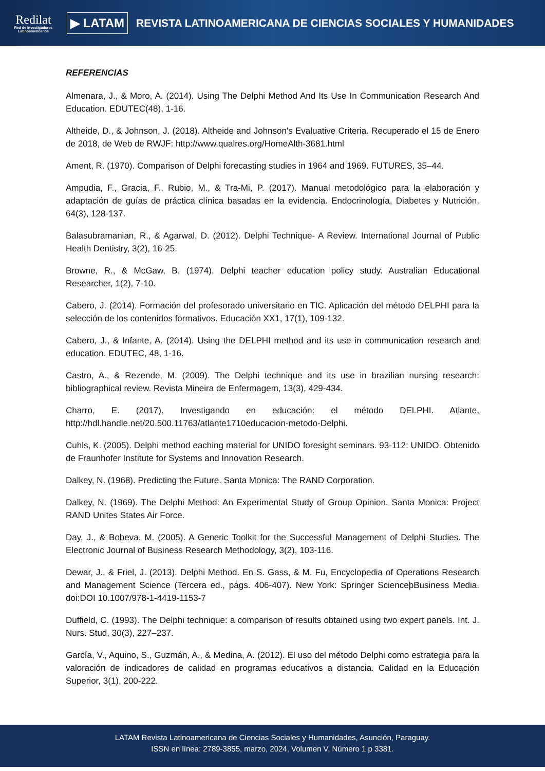Redilat
Red de Investigadores Latinoamericanos
▶ LATAM
REVISTA LATINOAMERICANA DE CIENCIAS SOCIALES Y HUMANIDADES
REFERENCIAS
Almenara, J., & Moro, A. (2014). Using The Delphi Method And Its Use In Communication Research And Education. EDUTEC(48), 1-16.
Altheide, D., & Johnson, J. (2018). Altheide and Johnson's Evaluative Criteria. Recuperado el 15 de Enero de 2018, de Web de RWJF: http://www.qualres.org/HomeAlth-3681.html
Ament, R. (1970). Comparison of Delphi forecasting studies in 1964 and 1969. FUTURES, 35–44.
Ampudia, F., Gracia, F., Rubio, M., & Tra-Mi, P. (2017). Manual metodológico para la elaboración y adaptación de guías de práctica clínica basadas en la evidencia. Endocrinología, Diabetes y Nutrición, 64(3), 128-137.
Balasubramanian, R., & Agarwal, D. (2012). Delphi Technique- A Review. International Journal of Public Health Dentistry, 3(2), 16-25.
Browne, R., & McGaw, B. (1974). Delphi teacher education policy study. Australian Educational Researcher, 1(2), 7-10.
Cabero, J. (2014). Formación del profesorado universitario en TIC. Aplicación del método DELPHI para la selección de los contenidos formativos. Educación XX1, 17(1), 109-132.
Cabero, J., & Infante, A. (2014). Using the DELPHI method and its use in communication research and education. EDUTEC, 48, 1-16.
Castro, A., & Rezende, M. (2009). The Delphi technique and its use in brazilian nursing research: bibliographical review. Revista Mineira de Enfermagem, 13(3), 429-434.
Charro, E. (2017). Investigando en educación: el método DELPHI. Atlante, http://hdl.handle.net/20.500.11763/atlante1710educacion-metodo-Delphi.
Cuhls, K. (2005). Delphi method eaching material for UNIDO foresight seminars. 93-112: UNIDO. Obtenido de Fraunhofer Institute for Systems and Innovation Research.
Dalkey, N. (1968). Predicting the Future. Santa Monica: The RAND Corporation.
Dalkey, N. (1969). The Delphi Method: An Experimental Study of Group Opinion. Santa Monica: Project RAND Unites States Air Force.
Day, J., & Bobeva, M. (2005). A Generic Toolkit for the Successful Management of Delphi Studies. The Electronic Journal of Business Research Methodology, 3(2), 103-116.
Dewar, J., & Friel, J. (2013). Delphi Method. En S. Gass, & M. Fu, Encyclopedia of Operations Research and Management Science (Tercera ed., págs. 406-407). New York: Springer ScienceþBusiness Media. doi:DOI 10.1007/978-1-4419-1153-7
Duffield, C. (1993). The Delphi technique: a comparison of results obtained using two expert panels. Int. J. Nurs. Stud, 30(3), 227–237.
García, V., Aquino, S., Guzmán, A., & Medina, A. (2012). El uso del método Delphi como estrategia para la valoración de indicadores de calidad en programas educativos a distancia. Calidad en la Educación Superior, 3(1), 200-222.
LATAM Revista Latinoamericana de Ciencias Sociales y Humanidades, Asunción, Paraguay.
ISSN en línea: 2789-3855, marzo, 2024, Volumen V, Número 1 p 3381.